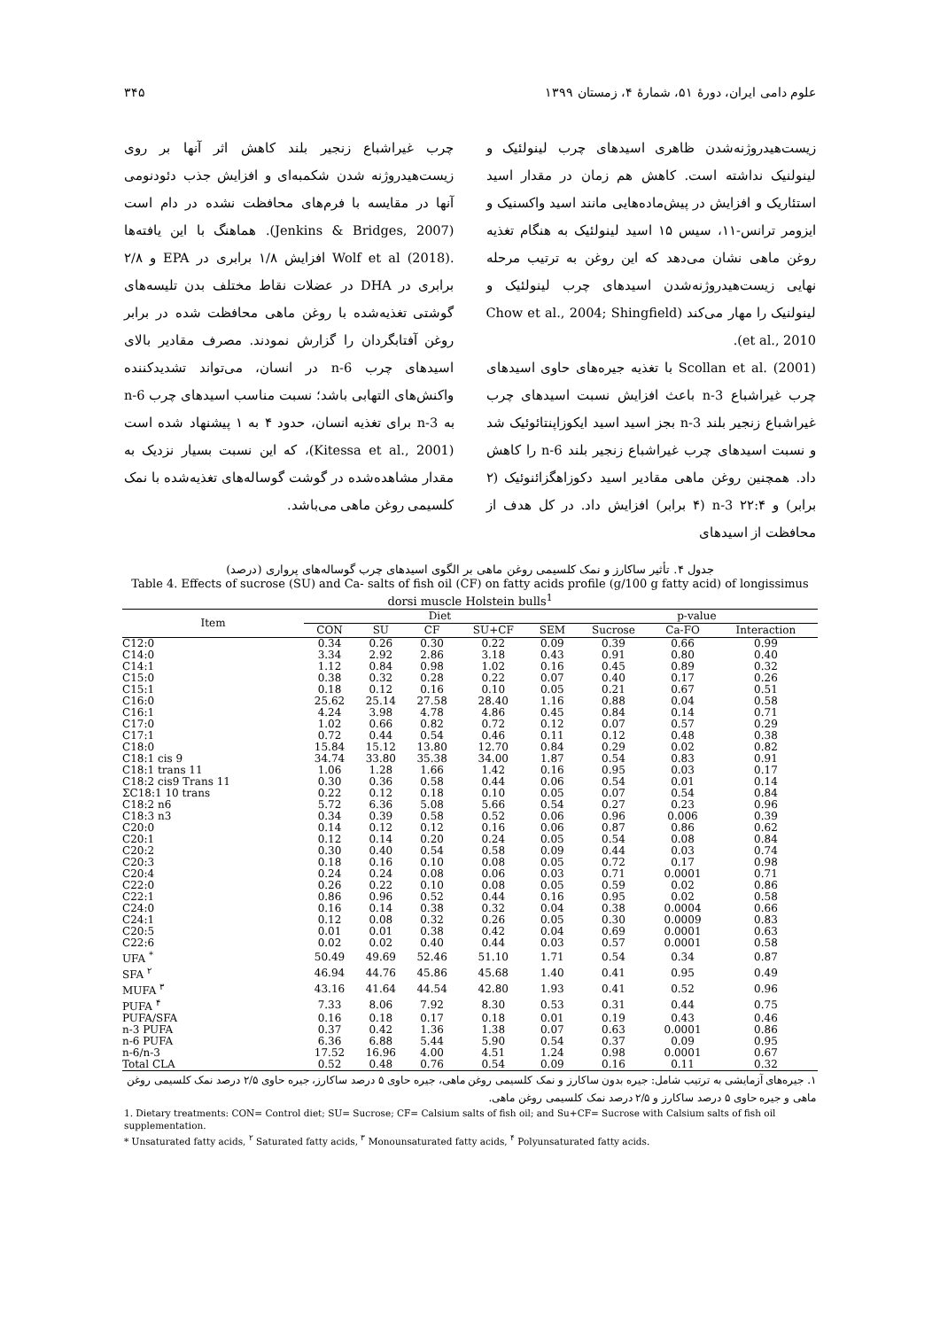علوم دامی ایران، دورهٔ ۵۱، شمارهٔ ۴، زمستان ۱۳۹۹ ۳۴۵
زیست‌هیدروژنه‌شدن ظاهری اسیدهای چرب لینولئیک و لینولنیک نداشته است. کاهش هم زمان در مقدار اسید استئاریک و افزایش در پیش‌ماده‌هایی مانند اسید واکسنیک و ایزومر ترانس-۱۱، سیس ۱۵ اسید لینولئیک به هنگام تغذیه روغن ماهی نشان می‌دهد که این روغن به ترتیب مرحله نهایی زیست‌هیدروژنه‌شدن اسیدهای چرب لینولئیک و لینولنیک را مهار می‌کند (Chow et al., 2004; Shingfield et al., 2010).
Scollan et al. (2001) با تغذیه جیره‌های حاوی اسیدهای چرب غیراشباع n-3 باعث افزایش نسبت اسیدهای چرب غیراشباع زنجیر بلند n-3 بجز اسید اسید ایکوزاپنتائوئیک شد و نسبت اسیدهای چرب غیراشباع زنجیر بلند n-6 را کاهش داد. همچنین روغن ماهی مقادیر اسید دکوزاهگزائنوئیک (۲ برابر) و n-3 ۲۲:۴ (۴ برابر) افزایش داد. در کل هدف از محافظت از اسیدهای
چرب غیراشباع زنجیر بلند کاهش اثر آنها بر روی زیست‌هیدروژنه شدن شکمبه‌ای و افزایش جذب دئودنومی آنها در مقایسه با فرم‌های محافظت نشده در دام است (Jenkins & Bridges, 2007). هماهنگ با این یافته‌ها .Wolf et al (2018) افزایش ۱/۸ برابری در EPA و ۲/۸ برابری در DHA در عضلات نقاط مختلف بدن تلیسه‌های گوشتی تغذیه‌شده با روغن ماهی محافظت شده در برابر روغن آفتابگردان را گزارش نمودند. مصرف مقادیر بالای اسیدهای چرب n-6 در انسان، می‌تواند تشدیدکننده واکنش‌های التهابی باشد؛ نسبت مناسب اسیدهای چرب n-6 به n-3 برای تغذیه انسان، حدود ۴ به ۱ پیشنهاد شده است (Kitessa et al., 2001)، که این نسبت بسیار نزدیک به مقدار مشاهده‌شده در گوشت گوساله‌های تغذیه‌شده با نمک کلسیمی روغن ماهی می‌باشد.
جدول ۴. تأثیر ساکارز و نمک کلسیمی روغن ماهی بر الگوی اسیدهای چرب گوساله‌های پرواری (درصد)
Table 4. Effects of sucrose (SU) and Ca- salts of fish oil (CF) on fatty acids profile (g/100 g fatty acid) of longissimus dorsi muscle Holstein bulls<sup>1</sup>
| Item | Diet | | | | | p-value | | |
| --- | --- | --- | --- | --- | --- | --- | --- | --- |
| | CON | SU | CF | SU+CF | SEM | Sucrose | Ca-FO | Interaction |
| C12:0 | 0.34 | 0.26 | 0.30 | 0.22 | 0.09 | 0.39 | 0.66 | 0.99 |
| C14:0 | 3.34 | 2.92 | 2.86 | 3.18 | 0.43 | 0.91 | 0.80 | 0.40 |
| C14:1 | 1.12 | 0.84 | 0.98 | 1.02 | 0.16 | 0.45 | 0.89 | 0.32 |
| C15:0 | 0.38 | 0.32 | 0.28 | 0.22 | 0.07 | 0.40 | 0.17 | 0.26 |
| C15:1 | 0.18 | 0.12 | 0.16 | 0.10 | 0.05 | 0.21 | 0.67 | 0.51 |
| C16:0 | 25.62 | 25.14 | 27.58 | 28.40 | 1.16 | 0.88 | 0.04 | 0.58 |
| C16:1 | 4.24 | 3.98 | 4.78 | 4.86 | 0.45 | 0.84 | 0.14 | 0.71 |
| C17:0 | 1.02 | 0.66 | 0.82 | 0.72 | 0.12 | 0.07 | 0.57 | 0.29 |
| C17:1 | 0.72 | 0.44 | 0.54 | 0.46 | 0.11 | 0.12 | 0.48 | 0.38 |
| C18:0 | 15.84 | 15.12 | 13.80 | 12.70 | 0.84 | 0.29 | 0.02 | 0.82 |
| C18:1 cis 9 | 34.74 | 33.80 | 35.38 | 34.00 | 1.87 | 0.54 | 0.83 | 0.91 |
| C18:1 trans 11 | 1.06 | 1.28 | 1.66 | 1.42 | 0.16 | 0.95 | 0.03 | 0.17 |
| C18:2 cis9 Trans 11 | 0.30 | 0.36 | 0.58 | 0.44 | 0.06 | 0.54 | 0.01 | 0.14 |
| ΣC18:1 10 trans | 0.22 | 0.12 | 0.18 | 0.10 | 0.05 | 0.07 | 0.54 | 0.84 |
| C18:2 n6 | 5.72 | 6.36 | 5.08 | 5.66 | 0.54 | 0.27 | 0.23 | 0.96 |
| C18:3 n3 | 0.34 | 0.39 | 0.58 | 0.52 | 0.06 | 0.96 | 0.006 | 0.39 |
| C20:0 | 0.14 | 0.12 | 0.12 | 0.16 | 0.06 | 0.87 | 0.86 | 0.62 |
| C20:1 | 0.12 | 0.14 | 0.20 | 0.24 | 0.05 | 0.54 | 0.08 | 0.84 |
| C20:2 | 0.30 | 0.40 | 0.54 | 0.58 | 0.09 | 0.44 | 0.03 | 0.74 |
| C20:3 | 0.18 | 0.16 | 0.10 | 0.08 | 0.05 | 0.72 | 0.17 | 0.98 |
| C20:4 | 0.24 | 0.24 | 0.08 | 0.06 | 0.03 | 0.71 | 0.0001 | 0.71 |
| C22:0 | 0.26 | 0.22 | 0.10 | 0.08 | 0.05 | 0.59 | 0.02 | 0.86 |
| C22:1 | 0.86 | 0.96 | 0.52 | 0.44 | 0.16 | 0.95 | 0.02 | 0.58 |
| C24:0 | 0.16 | 0.14 | 0.38 | 0.32 | 0.04 | 0.38 | 0.0004 | 0.66 |
| C24:1 | 0.12 | 0.08 | 0.32 | 0.26 | 0.05 | 0.30 | 0.0009 | 0.83 |
| C20:5 | 0.01 | 0.01 | 0.38 | 0.42 | 0.04 | 0.69 | 0.0001 | 0.63 |
| C22:6 | 0.02 | 0.02 | 0.40 | 0.44 | 0.03 | 0.57 | 0.0001 | 0.58 |
| UFA <sup>*</sup> | 50.49 | 49.69 | 52.46 | 51.10 | 1.71 | 0.54 | 0.34 | 0.87 |
| SFA <sup>۲</sup> | 46.94 | 44.76 | 45.86 | 45.68 | 1.40 | 0.41 | 0.95 | 0.49 |
| MUFA <sup>۳</sup> | 43.16 | 41.64 | 44.54 | 42.80 | 1.93 | 0.41 | 0.52 | 0.96 |
| PUFA <sup>۴</sup> | 7.33 | 8.06 | 7.92 | 8.30 | 0.53 | 0.31 | 0.44 | 0.75 |
| PUFA/SFA | 0.16 | 0.18 | 0.17 | 0.18 | 0.01 | 0.19 | 0.43 | 0.46 |
| n-3 PUFA | 0.37 | 0.42 | 1.36 | 1.38 | 0.07 | 0.63 | 0.0001 | 0.86 |
| n-6 PUFA | 6.36 | 6.88 | 5.44 | 5.90 | 0.54 | 0.37 | 0.09 | 0.95 |
| n-6/n-3 | 17.52 | 16.96 | 4.00 | 4.51 | 1.24 | 0.98 | 0.0001 | 0.67 |
| Total CLA | 0.52 | 0.48 | 0.76 | 0.54 | 0.09 | 0.16 | 0.11 | 0.32 |
۱. جیره‌های آزمایشی به ترتیب شامل: جیره بدون ساکارز و نمک کلسیمی روغن ماهی، جیره حاوی ۵ درصد ساکارز، جیره حاوی ۲/۵ درصد نمک کلسیمی روغن ماهی و جیره حاوی ۵ درصد ساکارز و ۲/۵ درصد نمک کلسیمی روغن ماهی.
1. Dietary treatments: CON= Control diet; SU= Sucrose; CF= Calsium salts of fish oil; and Su+CF= Sucrose with Calsium salts of fish oil supplementation.
* Unsaturated fatty acids, <sup>۲</sup> Saturated fatty acids, <sup>۳</sup> Monounsaturated fatty acids, <sup>۴</sup> Polyunsaturated fatty acids.